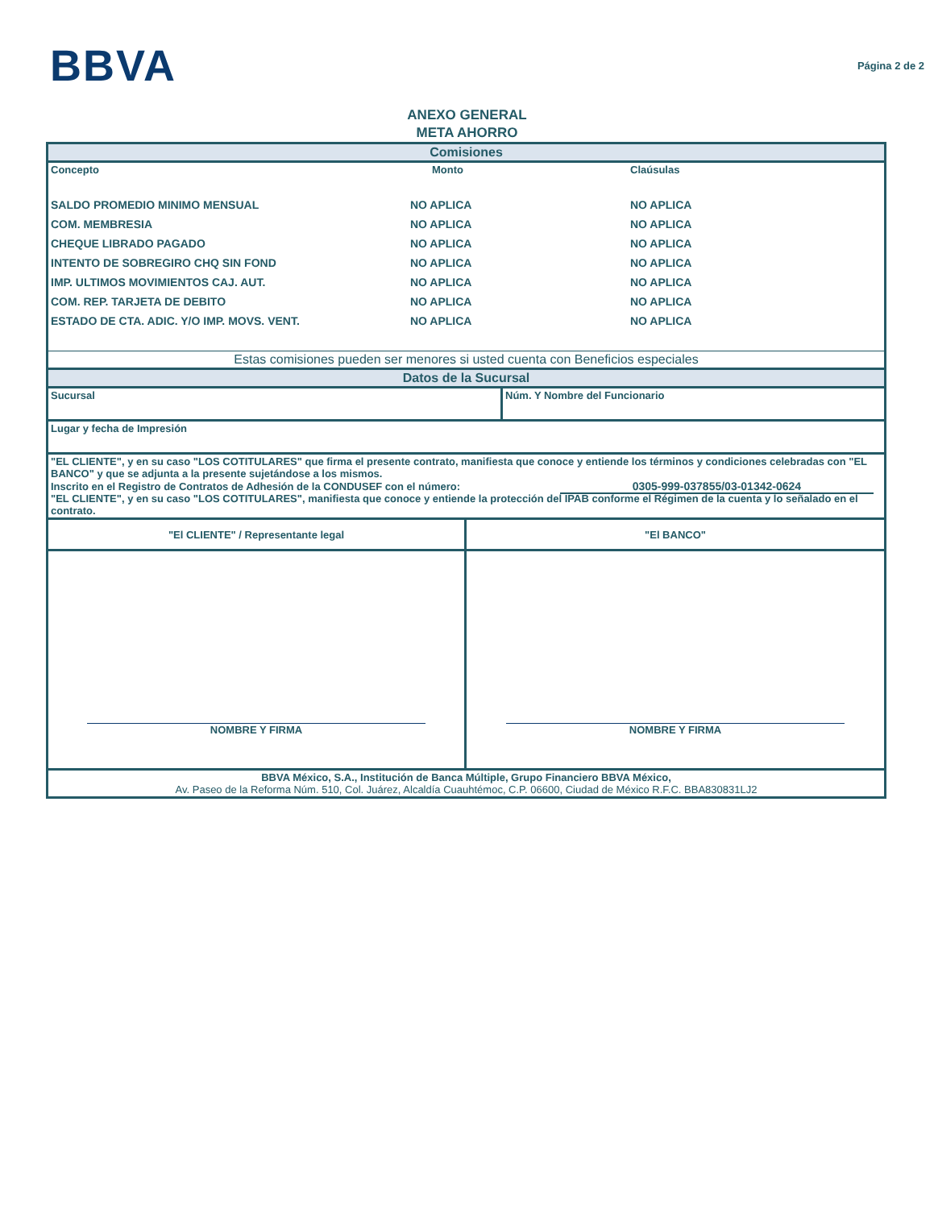BBVA
Página 2 de 2
ANEXO GENERAL
META AHORRO
| Comisiones | | |
| Concepto | Monto | Claúsulas |
| SALDO PROMEDIO MINIMO MENSUAL | NO APLICA | NO APLICA |
| COM. MEMBRESIA | NO APLICA | NO APLICA |
| CHEQUE LIBRADO PAGADO | NO APLICA | NO APLICA |
| INTENTO DE SOBREGIRO CHQ SIN FOND | NO APLICA | NO APLICA |
| IMP. ULTIMOS MOVIMIENTOS CAJ. AUT. | NO APLICA | NO APLICA |
| COM. REP. TARJETA DE DEBITO | NO APLICA | NO APLICA |
| ESTADO DE CTA. ADIC. Y/O IMP. MOVS. VENT. | NO APLICA | NO APLICA |
| Estas comisiones pueden ser menores si usted cuenta con Beneficios especiales | | |
| Datos de la Sucursal | | |
| Sucursal | Núm. Y Nombre del Funcionario |
| Lugar y fecha de Impresión | |
| "EL CLIENTE", y en su caso "LOS COTITULARES" que firma el presente contrato, manifiesta que conoce y entiende los términos y condiciones celebradas con "EL BANCO" y que se adjunta a la presente sujetándose a los mismos. Inscrito en el Registro de Contratos de Adhesión de la CONDUSEF con el número: 0305-999-037855/03-01342-0624 "EL CLIENTE", y en su caso "LOS COTITULARES", manifiesta que conoce y entiende la protección del IPAB conforme el Régimen de la cuenta y lo señalado en el contrato. | |
| "El CLIENTE" / Representante legal | "El BANCO" |
| NOMBRE Y FIRMA | NOMBRE Y FIRMA |
| BBVA México, S.A., Institución de Banca Múltiple, Grupo Financiero BBVA México, Av. Paseo de la Reforma Núm. 510, Col. Juárez, Alcaldía Cuauhtémoc, C.P. 06600, Ciudad de México R.F.C. BBA830831LJ2 | |